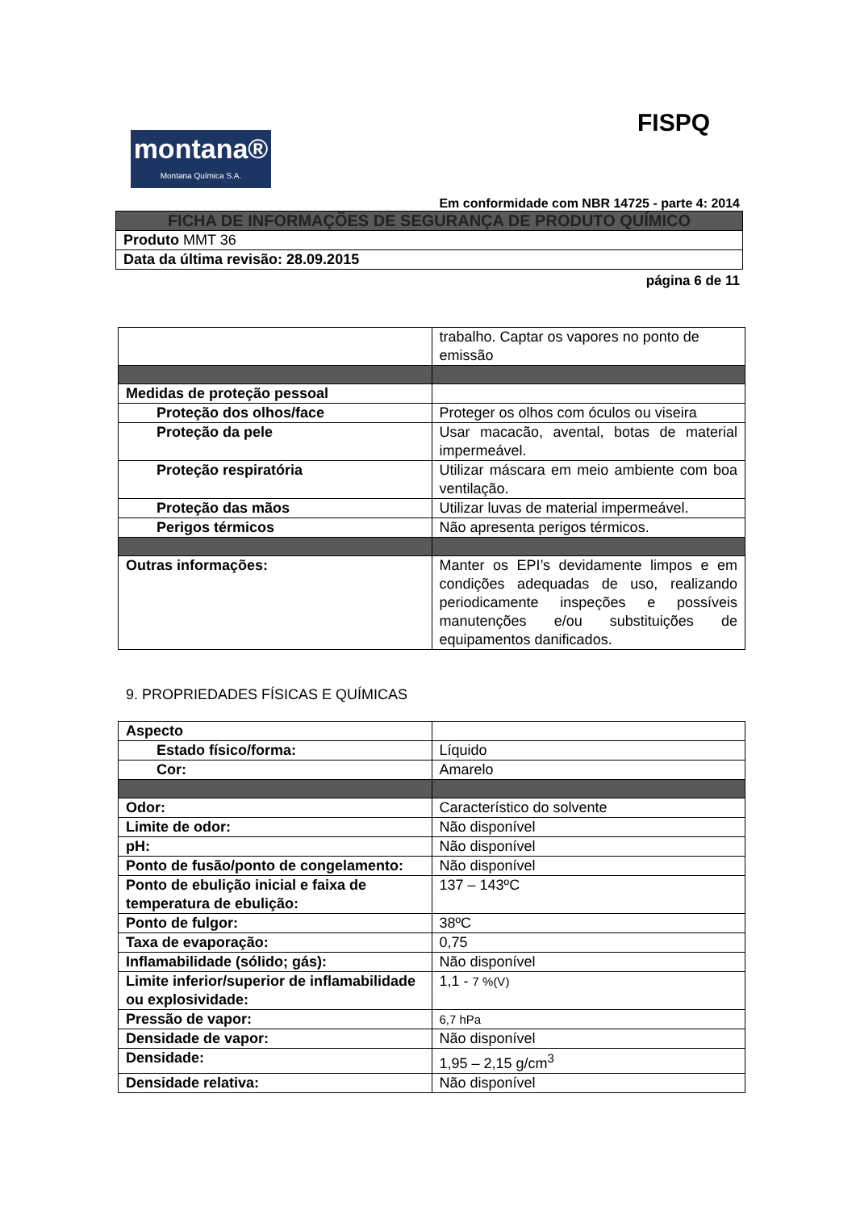FISPQ
montana®
Montana Química S.A.
Em conformidade com NBR 14725 - parte 4: 2014
| FICHA DE INFORMAÇÕES DE SEGURANÇA DE PRODUTO QUÍMICO |
| Produto MMT 36 |
| Data da última revisão: 28.09.2015 |
página 6 de 11
| | trabalho. Captar os vapores no ponto de emissão |
| Medidas de proteção pessoal | |
| Proteção dos olhos/face | Proteger os olhos com óculos ou viseira |
| Proteção da pele | Usar macacão, avental, botas de material impermeável. |
| Proteção respiratória | Utilizar máscara em meio ambiente com boa ventilação. |
| Proteção das mãos | Utilizar luvas de material impermeável. |
| Perigos térmicos | Não apresenta perigos térmicos. |
| Outras informações: | Manter os EPI’s devidamente limpos e em condições adequadas de uso, realizando periodicamente inspeções e possíveis manutenções e/ou substituições de equipamentos danificados. |
9. PROPRIEDADES FÍSICAS E QUÍMICAS
| Aspecto | |
| Estado físico/forma: | Líquido |
| Cor: | Amarelo |
| Odor: | Característico do solvente |
| Limite de odor: | Não disponível |
| pH: | Não disponível |
| Ponto de fusão/ponto de congelamento: | Não disponível |
| Ponto de ebulição inicial e faixa de temperatura de ebulição: | 137 – 143ºC |
| Ponto de fulgor: | 38ºC |
| Taxa de evaporação: | 0,75 |
| Inflamabilidade (sólido; gás): | Não disponível |
| Limite inferior/superior de inflamabilidade ou explosividade: | 1,1 - 7 %(V) |
| Pressão de vapor: | 6,7 hPa |
| Densidade de vapor: | Não disponível |
| Densidade: | 1,95 – 2,15 g/cm<sup>3</sup> |
| Densidade relativa: | Não disponível |